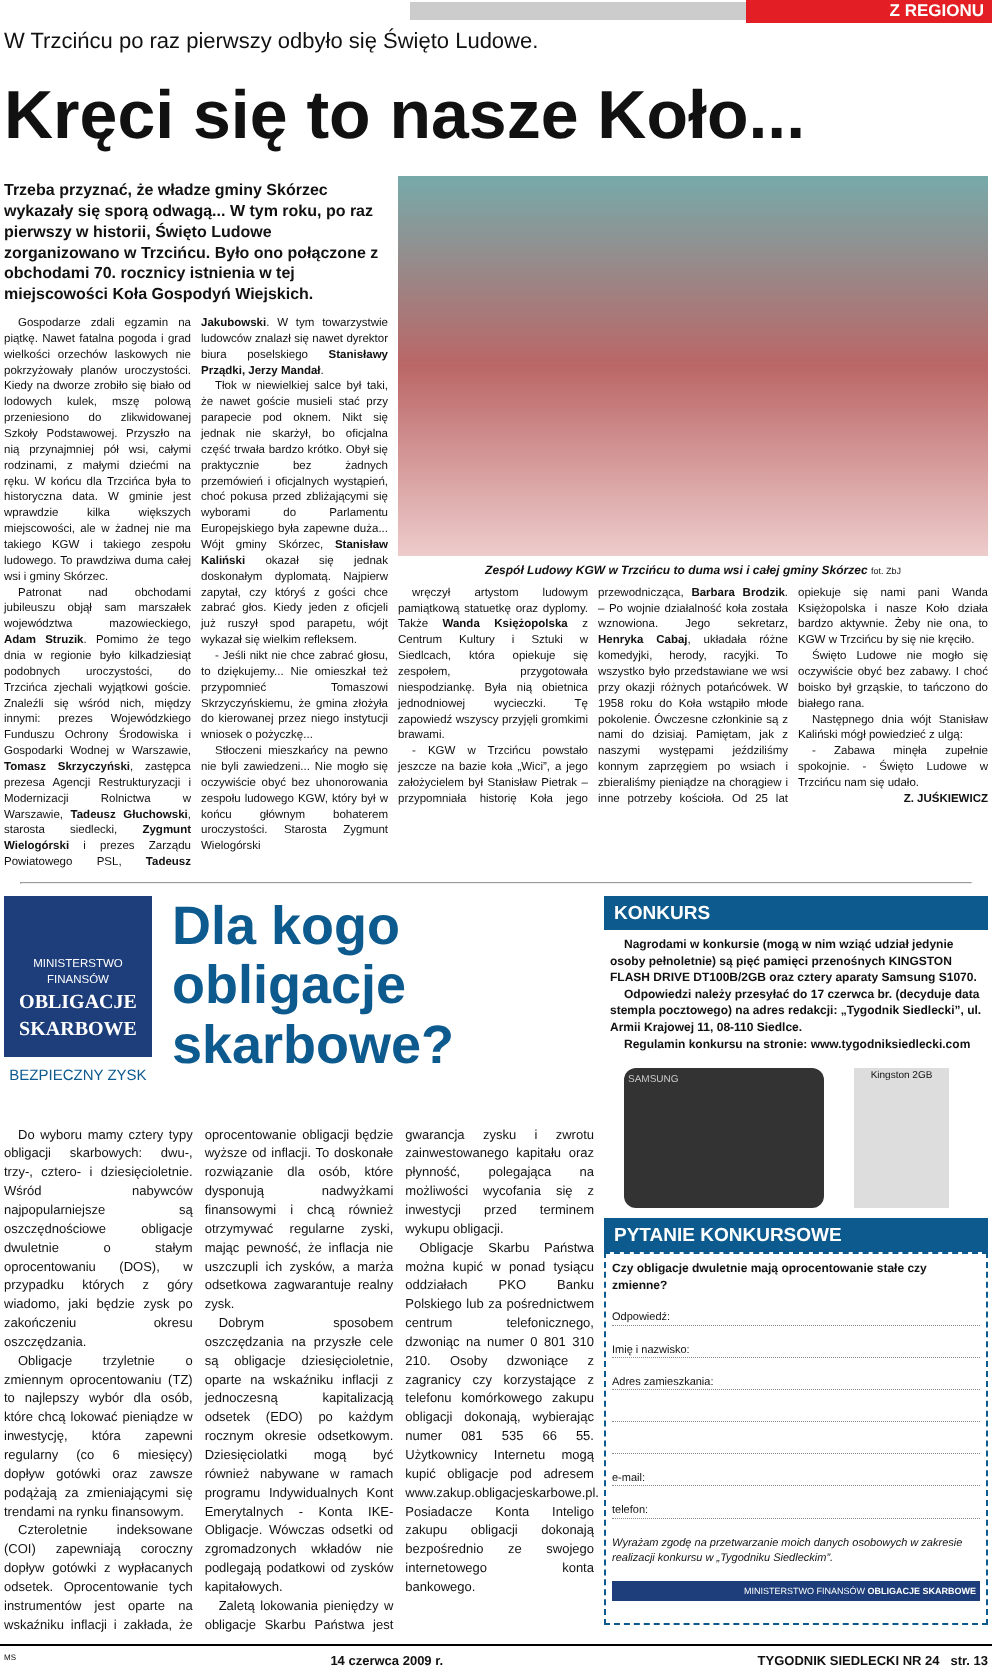Z REGIONU
W Trzcińcu po raz pierwszy odbyło się Święto Ludowe.
Kręci się to nasze Koło...
Trzeba przyznać, że władze gminy Skórzec wykazały się sporą odwagą... W tym roku, po raz pierwszy w historii, Święto Ludowe zorganizowano w Trzcińcu. Było ono połączone z obchodami 70. rocznicy istnienia w tej miejscowości Koła Gospodyń Wiejskich.
Gospodarze zdali egzamin na piątkę. Nawet fatalna pogoda i grad wielkości orzechów laskowych nie pokrzyżowały planów uroczystości. Kiedy na dworze zrobiło się biało od lodowych kulek, mszę polową przeniesiono do zlikwidowanej Szkoły Podstawowej. Przyszło na nią przynajmniej pół wsi, całymi rodzinami, z małymi dziećmi na ręku. W końcu dla Trzcińca była to historyczna data. W gminie jest wprawdzie kilka większych miejscowości, ale w żadnej nie ma takiego KGW i takiego zespołu ludowego. To prawdziwa duma całej wsi i gminy Skórzec.
Patronat nad obchodami jubileuszu objął sam marszałek województwa mazowieckiego, Adam Struzik. Pomimo że tego dnia w regionie było kilkadziesiąt podobnych uroczystości, do Trzcińca zjechali wyjątkowi goście. Znaleźli się wśród nich, między innymi: prezes Wojewódzkiego Funduszu Ochrony Środowiska i Gospodarki Wodnej w Warszawie, Tomasz Skrzyczyński, zastępca prezesa Agencji Restrukturyzacji i Modernizacji Rolnictwa w Warszawie, Tadeusz Głuchowski, starosta siedlecki, Zygmunt Wielogórski i prezes Zarządu Powiatowego PSL, Tadeusz Jakubowski. W tym towarzystwie ludowców znalazł się nawet dyrektor biura poselskiego Stanisławy Prządki, Jerzy Mandał.
Tłok w niewielkiej salce był taki, że nawet goście musieli stać przy parapecie pod oknem. Nikt się jednak nie skarżył, bo oficjalna część trwała bardzo krótko. Obył się praktycznie bez żadnych przemówień i oficjalnych wystąpień, choć pokusa przed zbliżającymi się wyborami do Parlamentu Europejskiego była zapewne duża... Wójt gminy Skórzec, Stanisław Kaliński okazał się jednak doskonałym dyplomatą. Najpierw zapytał, czy któryś z gości chce zabrać głos. Kiedy jeden z oficjeli już ruszył spod parapetu, wójt wykazał się wielkim refleksem.
- Jeśli nikt nie chce zabrać głosu, to dziękujemy... Nie omieszkał też przypomnieć Tomaszowi Skrzyczyńskiemu, że gmina złożyła do kierowanej przez niego instytucji wniosek o pożyczkę...
Stłoczeni mieszkańcy na pewno nie byli zawiedzeni... Nie mogło się oczywiście obyć bez uhonorowania zespołu ludowego KGW, który był w końcu głównym bohaterem uroczystości. Starosta Zygmunt Wielogórski
Zespół Ludowy KGW w Trzcińcu to duma wsi i całej gminy Skórzec fot. ZbJ
wręczył artystom ludowym pamiątkową statuetkę oraz dyplomy. Także Wanda Księżopolska z Centrum Kultury i Sztuki w Siedlcach, która opiekuje się zespołem, przygotowała niespodziankę. Była nią obietnica jednodniowej wycieczki. Tę zapowiedź wszyscy przyjęli gromkimi brawami.
- KGW w Trzcińcu powstało jeszcze na bazie koła „Wici”, a jego założycielem był Stanisław Pietrak – przypomniała historię Koła jego przewodnicząca, Barbara Brodzik. – Po wojnie działalność koła została wznowiona. Jego sekretarz, Henryka Cabaj, układała różne komedyjki, herody, racyjki. To wszystko było przedstawiane we wsi przy okazji różnych potańcówek. W 1958 roku do Koła wstąpiło młode pokolenie. Ówczesne członkinie są z nami do dzisiaj. Pamiętam, jak z naszymi występami jeździliśmy konnym zaprzęgiem po wsiach i zbieraliśmy pieniądze na chorągiew i inne potrzeby kościoła. Od 25 lat opiekuje się nami pani Wanda Księżopolska i nasze Koło działa bardzo aktywnie. Żeby nie ona, to KGW w Trzcińcu by się nie kręciło.
Święto Ludowe nie mogło się oczywiście obyć bez zabawy. I choć boisko był grząskie, to tańczono do białego rana.
Następnego dnia wójt Stanisław Kaliński mógł powiedzieć z ulgą:
- Zabawa minęła zupełnie spokojnie. - Święto Ludowe w Trzcińcu nam się udało.
Z. JUŚKIEWICZ
MINISTERSTWO FINANSÓW
OBLIGACJE
SKARBOWE
BEZPIECZNY ZYSK
Dla kogo
obligacje
skarbowe?
Do wyboru mamy cztery typy obligacji skarbowych: dwu-, trzy-, cztero- i dziesięcioletnie. Wśród nabywców najpopularniejsze są oszczędnościowe obligacje dwuletnie o stałym oprocentowaniu (DOS), w przypadku których z góry wiadomo, jaki będzie zysk po zakończeniu okresu oszczędzania.
Obligacje trzyletnie o zmiennym oprocentowaniu (TZ) to najlepszy wybór dla osób, które chcą lokować pieniądze w inwestycję, która zapewni regularny (co 6 miesięcy) dopływ gotówki oraz zawsze podążają za zmieniającymi się trendami na rynku finansowym.
Czteroletnie indeksowane (COI) zapewniają coroczny dopływ gotówki z wypłacanych odsetek. Oprocentowanie tych instrumentów jest oparte na wskaźniku inflacji i zakłada, że oprocentowanie obligacji będzie wyższe od inflacji. To doskonałe rozwiązanie dla osób, które dysponują nadwyżkami finansowymi i chcą również otrzymywać regularne zyski, mając pewność, że inflacja nie uszczupli ich zysków, a marża odsetkowa zagwarantuje realny zysk.
Dobrym sposobem oszczędzania na przyszłe cele są obligacje dziesięcioletnie, oparte na wskaźniku inflacji z jednoczesną kapitalizacją odsetek (EDO) po każdym rocznym okresie odsetkowym. Dziesięciolatki mogą być również nabywane w ramach programu Indywidualnych Kont Emerytalnych - Konta IKE-Obligacje. Wówczas odsetki od zgromadzonych wkładów nie podlegają podatkowi od zysków kapitałowych.
Zaletą lokowania pieniędzy w obligacje Skarbu Państwa jest gwarancja zysku i zwrotu zainwestowanego kapitału oraz płynność, polegająca na możliwości wycofania się z inwestycji przed terminem wykupu obligacji.
Obligacje Skarbu Państwa można kupić w ponad tysiącu oddziałach PKO Banku Polskiego lub za pośrednictwem centrum telefonicznego, dzwoniąc na numer 0 801 310 210. Osoby dzwoniące z zagranicy czy korzystające z telefonu komórkowego zakupu obligacji dokonają, wybierając numer 081 535 66 55. Użytkownicy Internetu mogą kupić obligacje pod adresem www.zakup.obligacjeskarbowe.pl. Posiadacze Konta Inteligo zakupu obligacji dokonają bezpośrednio ze swojego internetowego konta bankowego.
KONKURS
Nagrodami w konkursie (mogą w nim wziąć udział jedynie osoby pełnoletnie) są pięć pamięci przenośnych KINGSTON FLASH DRIVE DT100B/2GB oraz cztery aparaty Samsung S1070.
Odpowiedzi należy przesyłać do 17 czerwca br. (decyduje data stempla pocztowego) na adres redakcji: „Tygodnik Siedlecki”, ul. Armii Krajowej 11, 08-110 Siedlce.
Regulamin konkursu na stronie: www.tygodniksiedlecki.com
SAMSUNG
Kingston 2GB
PYTANIE KONKURSOWE
Czy obligacje dwuletnie mają oprocentowanie stałe czy zmienne?
Odpowiedź:
Imię i nazwisko:
Adres zamieszkania:
e-mail:
telefon:
Wyrażam zgodę na przetwarzanie moich danych osobowych w zakresie realizacji konkursu w „Tygodniku Siedleckim”.
MINISTERSTWO FINANSÓW OBLIGACJE SKARBOWE
MS 14 czerwca 2009 r. TYGODNIK SIEDLECKI NR 24 str. 13